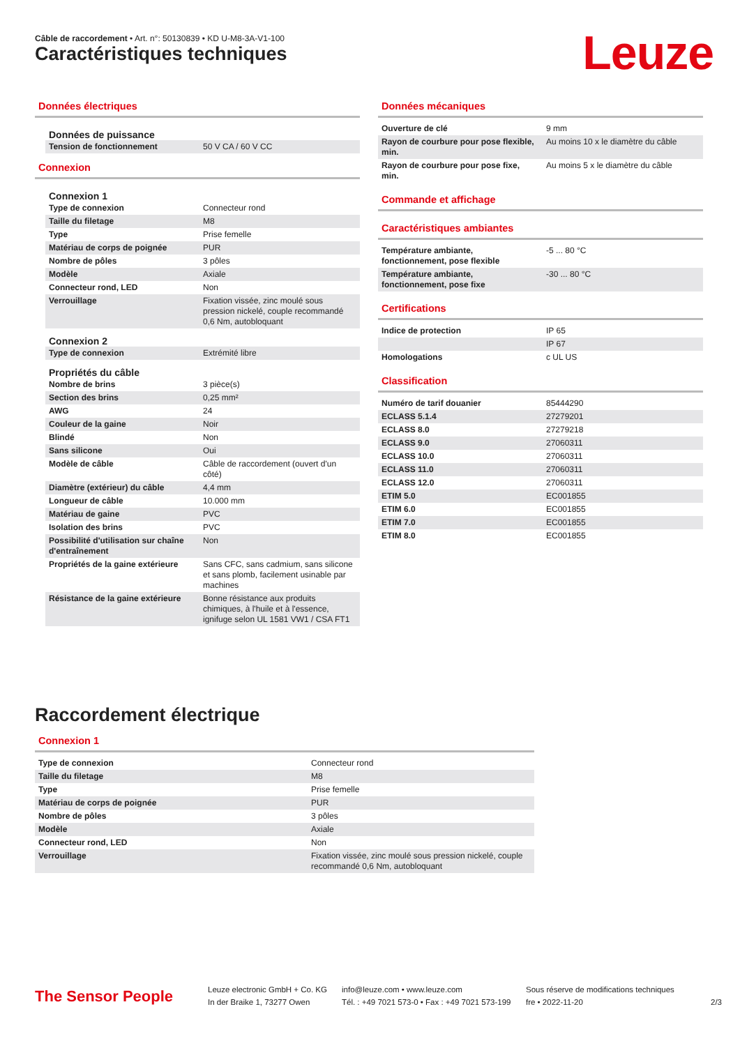Câble de raccordement • Art. n°: 50130839 • KD U-M8-3A-V1-100
Caractéristiques techniques Leuze
Données électriques
Données de puissance
| Tension de fonctionnement | 50 V CA / 60 V CC |
Connexion
Connexion 1
| Type de connexion | Connecteur rond |
| Taille du filetage | M8 |
| Type | Prise femelle |
| Matériau de corps de poignée | PUR |
| Nombre de pôles | 3 pôles |
| Modèle | Axiale |
| Connecteur rond, LED | Non |
| Verrouillage | Fixation vissée, zinc moulé sous pression nickelé, couple recommandé 0,6 Nm, autobloquant |
Connexion 2
| Type de connexion | Extrémité libre |
Propriétés du câble
| Nombre de brins | 3 pièce(s) |
| Section des brins | 0,25 mm² |
| AWG | 24 |
| Couleur de la gaine | Noir |
| Blindé | Non |
| Sans silicone | Oui |
| Modèle de câble | Câble de raccordement (ouvert d'un côté) |
| Diamètre (extérieur) du câble | 4,4 mm |
| Longueur de câble | 10.000 mm |
| Matériau de gaine | PVC |
| Isolation des brins | PVC |
| Possibilité d'utilisation sur chaîne d'entraînement | Non |
| Propriétés de la gaine extérieure | Sans CFC, sans cadmium, sans silicone et sans plomb, facilement usinable par machines |
| Résistance de la gaine extérieure | Bonne résistance aux produits chimiques, à l'huile et à l'essence, ignifuge selon UL 1581 VW1 / CSA FT1 |
Données mécaniques
| Ouverture de clé | 9 mm |
| Rayon de courbure pour pose flexible, min. | Au moins 10 x le diamètre du câble |
| Rayon de courbure pour pose fixe, min. | Au moins 5 x le diamètre du câble |
Commande et affichage
Caractéristiques ambiantes
| Température ambiante, fonctionnement, pose flexible | -5 ... 80 °C |
| Température ambiante, fonctionnement, pose fixe | -30 ... 80 °C |
Certifications
| Indice de protection | IP 65 |
| | IP 67 |
| Homologations | c UL US |
Classification
| Numéro de tarif douanier | 85444290 |
| ECLASS 5.1.4 | 27279201 |
| ECLASS 8.0 | 27279218 |
| ECLASS 9.0 | 27060311 |
| ECLASS 10.0 | 27060311 |
| ECLASS 11.0 | 27060311 |
| ECLASS 12.0 | 27060311 |
| ETIM 5.0 | EC001855 |
| ETIM 6.0 | EC001855 |
| ETIM 7.0 | EC001855 |
| ETIM 8.0 | EC001855 |
Raccordement électrique
Connexion 1
| Type de connexion | Connecteur rond |
| Taille du filetage | M8 |
| Type | Prise femelle |
| Matériau de corps de poignée | PUR |
| Nombre de pôles | 3 pôles |
| Modèle | Axiale |
| Connecteur rond, LED | Non |
| Verrouillage | Fixation vissée, zinc moulé sous pression nickelé, couple recommandé 0,6 Nm, autobloquant |
The Sensor People
Leuze electronic GmbH + Co. KG
In der Braike 1, 73277 Owen
info@leuze.com • www.leuze.com
Tél. : +49 7021 573-0 • Fax : +49 7021 573-199
Sous réserve de modifications techniques
fre • 2022-11-20
2/3